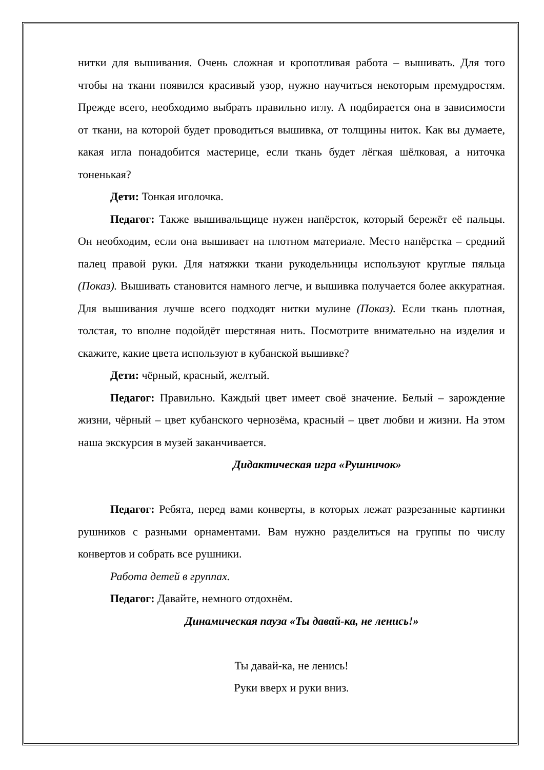нитки для вышивания. Очень сложная и кропотливая работа – вышивать. Для того чтобы на ткани появился красивый узор, нужно научиться некоторым премудростям. Прежде всего, необходимо выбрать правильно иглу. А подбирается она в зависимости от ткани, на которой будет проводиться вышивка, от толщины ниток. Как вы думаете, какая игла понадобится мастерице, если ткань будет лёгкая шёлковая, а ниточка тоненькая?
Дети: Тонкая иголочка.
Педагог: Также вышивальщице нужен напёрсток, который бережёт её пальцы. Он необходим, если она вышивает на плотном материале. Место напёрстка – средний палец правой руки. Для натяжки ткани рукодельницы используют круглые пяльца (Показ). Вышивать становится намного легче, и вышивка получается более аккуратная. Для вышивания лучше всего подходят нитки мулине (Показ). Если ткань плотная, толстая, то вполне подойдёт шерстяная нить. Посмотрите внимательно на изделия и скажите, какие цвета используют в кубанской вышивке?
Дети: чёрный, красный, желтый.
Педагог: Правильно. Каждый цвет имеет своё значение. Белый – зарождение жизни, чёрный – цвет кубанского чернозёма, красный – цвет любви и жизни. На этом наша экскурсия в музей заканчивается.
Дидактическая игра «Рушничок»
Педагог: Ребята, перед вами конверты, в которых лежат разрезанные картинки рушников с разными орнаментами. Вам нужно разделиться на группы по числу конвертов и собрать все рушники.
Работа детей в группах.
Педагог: Давайте, немного отдохнём.
Динамическая пауза «Ты давай-ка, не ленись!»
Ты давай-ка, не ленись!
Руки вверх и руки вниз.